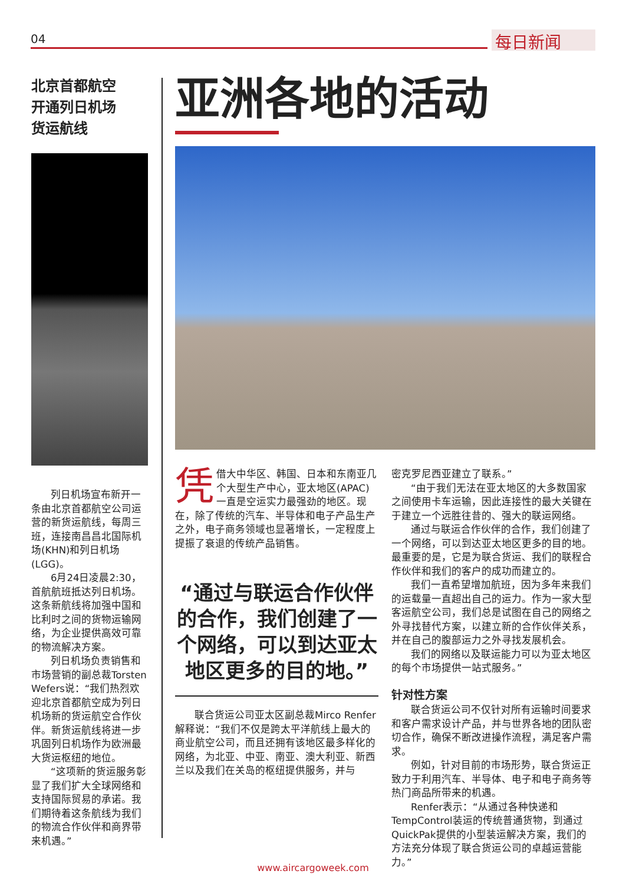04 每日新闻
北京首都航空
开通列日机场
货运航线
列日机场宣布新开一条由北京首都航空公司运营的新货运航线，每周三班，连接南昌昌北国际机场(KHN)和列日机场(LGG)。
6月24日凌晨2:30，首航航班抵达列日机场。这条新航线将加强中国和比利时之间的货物运输网络，为企业提供高效可靠的物流解决方案。
列日机场负责销售和市场营销的副总裁Torsten Wefers说：“我们热烈欢迎北京首都航空成为列日机场新的货运航空合作伙伴。新货运航线将进一步巩固列日机场作为欧洲最大货运枢纽的地位。
“这项新的货运服务彰显了我们扩大全球网络和支持国际贸易的承诺。我们期待着这条航线为我们的物流合作伙伴和商界带来机遇。”
亚洲各地的活动
凭借大中华区、韩国、日本和东南亚几个大型生产中心，亚太地区(APAC)一直是空运实力最强劲的地区。现在，除了传统的汽车、半导体和电子产品生产之外，电子商务领域也显著增长，一定程度上提振了衰退的传统产品销售。
“通过与联运合作伙伴的合作，我们创建了一个网络，可以到达亚太地区更多的目的地。”
联合货运公司亚太区副总裁Mirco Renfer解释说：“我们不仅是跨太平洋航线上最大的商业航空公司，而且还拥有该地区最多样化的网络，为北亚、中亚、南亚、澳大利亚、新西兰以及我们在关岛的枢纽提供服务，并与
密克罗尼西亚建立了联系。”
“由于我们无法在亚太地区的大多数国家之间使用卡车运输，因此连接性的最大关键在于建立一个远胜往昔的、强大的联运网络。
通过与联运合作伙伴的合作，我们创建了一个网络，可以到达亚太地区更多的目的地。最重要的是，它是为联合货运、我们的联程合作伙伴和我们的客户的成功而建立的。
我们一直希望增加航班，因为多年来我们的运载量一直超出自己的运力。作为一家大型客运航空公司，我们总是试图在自己的网络之外寻找替代方案，以建立新的合作伙伴关系，并在自己的腹部运力之外寻找发展机会。
我们的网络以及联运能力可以为亚太地区的每个市场提供一站式服务。”
针对性方案
联合货运公司不仅针对所有运输时间要求和客户需求设计产品，并与世界各地的团队密切合作，确保不断改进操作流程，满足客户需求。
例如，针对目前的市场形势，联合货运正致力于利用汽车、半导体、电子和电子商务等热门商品所带来的机遇。
Renfer表示：“从通过各种快递和TempControl装运的传统普通货物，到通过QuickPak提供的小型装运解决方案，我们的方法充分体现了联合货运公司的卓越运营能力。”
www.aircargoweek.com